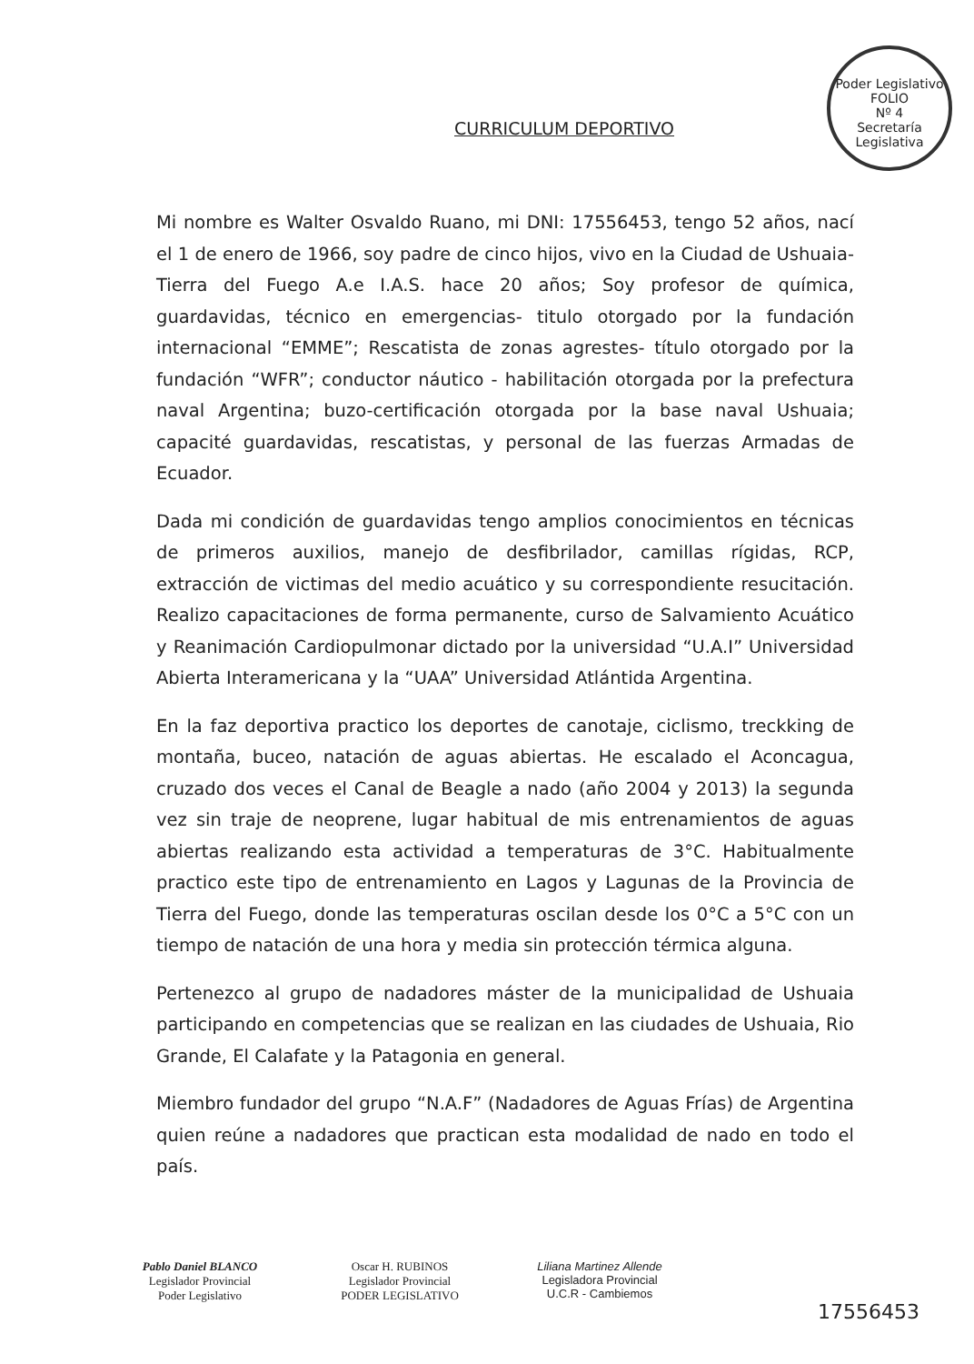Poder Legislativo
FOLIO
Nº 4
Secretaría Legislativa
CURRICULUM DEPORTIVO
Mi nombre es Walter Osvaldo Ruano, mi DNI: 17556453, tengo 52 años, nací el 1 de enero de 1966, soy padre de cinco hijos, vivo en la Ciudad de Ushuaia- Tierra del Fuego A.e I.A.S. hace 20 años; Soy profesor de química, guardavidas, técnico en emergencias- titulo otorgado por la fundación internacional “EMME”; Rescatista de zonas agrestes- título otorgado por la fundación “WFR”; conductor náutico - habilitación otorgada por la prefectura naval Argentina; buzo-certificación otorgada por la base naval Ushuaia; capacité guardavidas, rescatistas, y personal de las fuerzas Armadas de Ecuador.
Dada mi condición de guardavidas tengo amplios conocimientos en técnicas de primeros auxilios, manejo de desfibrilador, camillas rígidas, RCP, extracción de victimas del medio acuático y su correspondiente resucitación. Realizo capacitaciones de forma permanente, curso de Salvamiento Acuático y Reanimación Cardiopulmonar dictado por la universidad “U.A.I” Universidad Abierta Interamericana y la “UAA” Universidad Atlántida Argentina.
En la faz deportiva practico los deportes de canotaje, ciclismo, treckking de montaña, buceo, natación de aguas abiertas. He escalado el Aconcagua, cruzado dos veces el Canal de Beagle a nado (año 2004 y 2013) la segunda vez sin traje de neoprene, lugar habitual de mis entrenamientos de aguas abiertas realizando esta actividad a temperaturas de 3°C. Habitualmente practico este tipo de entrenamiento en Lagos y Lagunas de la Provincia de Tierra del Fuego, donde las temperaturas oscilan desde los 0°C a 5°C con un tiempo de natación de una hora y media sin protección térmica alguna.
Pertenezco al grupo de nadadores máster de la municipalidad de Ushuaia participando en competencias que se realizan en las ciudades de Ushuaia, Rio Grande, El Calafate y la Patagonia en general.
Miembro fundador del grupo “N.A.F” (Nadadores de Aguas Frías) de Argentina quien reúne a nadadores que practican esta modalidad de nado en todo el país.
Pablo Daniel BLANCO
Legislador Provincial
Poder Legislativo
Oscar H. RUBINOS
Legislador Provincial
PODER LEGISLATIVO
Liliana Martinez Allende
Legisladora Provincial
U.C.R - Cambiemos
17556453